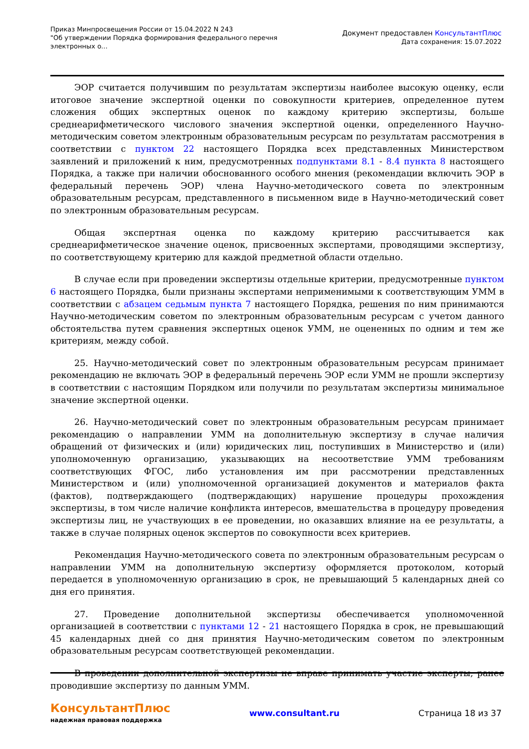Приказ Минпросвещения России от 15.04.2022 N 243
"Об утверждении Порядка формирования федерального перечня
электронных о...
Документ предоставлен КонсультантПлюс
Дата сохранения: 15.07.2022
ЭОР считается получившим по результатам экспертизы наиболее высокую оценку, если итоговое значение экспертной оценки по совокупности критериев, определенное путем сложения общих экспертных оценок по каждому критерию экспертизы, больше среднеарифметического числового значения экспертной оценки, определенного Научно-методическим советом электронным образовательным ресурсам по результатам рассмотрения в соответствии с пунктом 22 настоящего Порядка всех представленных Министерством заявлений и приложений к ним, предусмотренных подпунктами 8.1 - 8.4 пункта 8 настоящего Порядка, а также при наличии обоснованного особого мнения (рекомендации включить ЭОР в федеральный перечень ЭОР) члена Научно-методического совета по электронным образовательным ресурсам, представленного в письменном виде в Научно-методический совет по электронным образовательным ресурсам.
Общая экспертная оценка по каждому критерию рассчитывается как среднеарифметическое значение оценок, присвоенных экспертами, проводящими экспертизу, по соответствующему критерию для каждой предметной области отдельно.
В случае если при проведении экспертизы отдельные критерии, предусмотренные пунктом 6 настоящего Порядка, были признаны экспертами неприменимыми к соответствующим УММ в соответствии с абзацем седьмым пункта 7 настоящего Порядка, решения по ним принимаются Научно-методическим советом по электронным образовательным ресурсам с учетом данного обстоятельства путем сравнения экспертных оценок УММ, не оцененных по одним и тем же критериям, между собой.
25. Научно-методический совет по электронным образовательным ресурсам принимает рекомендацию не включать ЭОР в федеральный перечень ЭОР если УММ не прошли экспертизу в соответствии с настоящим Порядком или получили по результатам экспертизы минимальное значение экспертной оценки.
26. Научно-методический совет по электронным образовательным ресурсам принимает рекомендацию о направлении УММ на дополнительную экспертизу в случае наличия обращений от физических и (или) юридических лиц, поступивших в Министерство и (или) уполномоченную организацию, указывающих на несоответствие УММ требованиям соответствующих ФГОС, либо установления им при рассмотрении представленных Министерством и (или) уполномоченной организацией документов и материалов факта (фактов), подтверждающего (подтверждающих) нарушение процедуры прохождения экспертизы, в том числе наличие конфликта интересов, вмешательства в процедуру проведения экспертизы лиц, не участвующих в ее проведении, но оказавших влияние на ее результаты, а также в случае полярных оценок экспертов по совокупности всех критериев.
Рекомендация Научно-методического совета по электронным образовательным ресурсам о направлении УММ на дополнительную экспертизу оформляется протоколом, который передается в уполномоченную организацию в срок, не превышающий 5 календарных дней со дня его принятия.
27. Проведение дополнительной экспертизы обеспечивается уполномоченной организацией в соответствии с пунктами 12 - 21 настоящего Порядка в срок, не превышающий 45 календарных дней со дня принятия Научно-методическим советом по электронным образовательным ресурсам соответствующей рекомендации.
В проведении дополнительной экспертизы не вправе принимать участие эксперты, ранее проводившие экспертизу по данным УММ.
КонсультантПлюс
надежная правовая поддержка
www.consultant.ru Страница 18 из 37